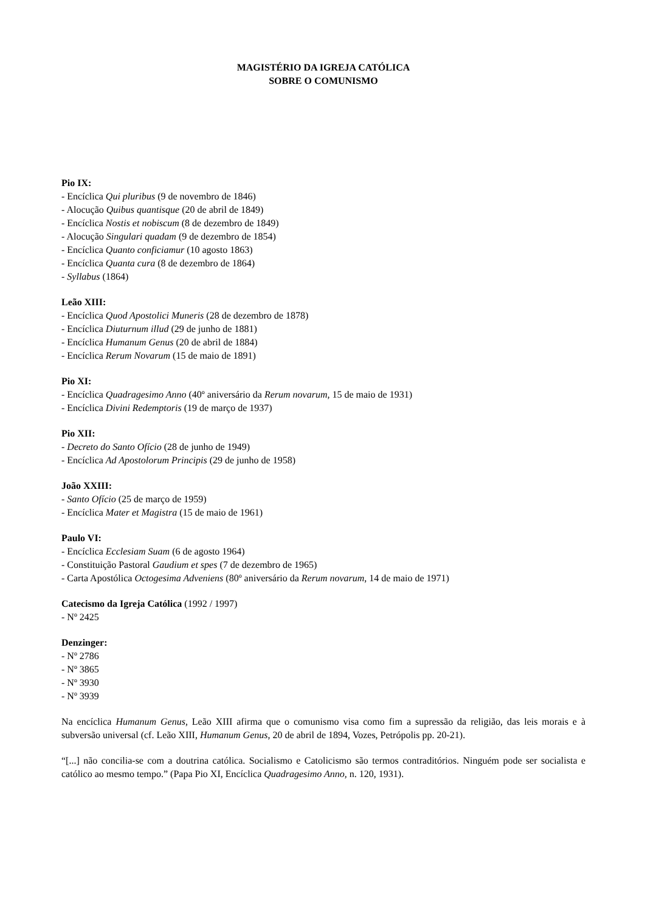MAGISTÉRIO DA IGREJA CATÓLICA
SOBRE O COMUNISMO
Pio IX:
- Encíclica Qui pluribus (9 de novembro de 1846)
- Alocução Quibus quantisque (20 de abril de 1849)
- Encíclica Nostis et nobiscum (8 de dezembro de 1849)
- Alocução Singulari quadam (9 de dezembro de 1854)
- Encíclica Quanto conficiamur (10 agosto 1863)
- Encíclica Quanta cura (8 de dezembro de 1864)
- Syllabus (1864)
Leão XIII:
- Encíclica Quod Apostolici Muneris (28 de dezembro de 1878)
- Encíclica Diuturnum illud (29 de junho de 1881)
- Encíclica Humanum Genus (20 de abril de 1884)
- Encíclica Rerum Novarum (15 de maio de 1891)
Pio XI:
- Encíclica Quadragesimo Anno (40º aniversário da Rerum novarum, 15 de maio de 1931)
- Encíclica Divini Redemptoris (19 de março de 1937)
Pio XII:
- Decreto do Santo Ofício (28 de junho de 1949)
- Encíclica Ad Apostolorum Principis (29 de junho de 1958)
João XXIII:
- Santo Ofício (25 de março de 1959)
- Encíclica Mater et Magistra (15 de maio de 1961)
Paulo VI:
- Encíclica Ecclesiam Suam (6 de agosto 1964)
- Constituição Pastoral Gaudium et spes (7 de dezembro de 1965)
- Carta Apostólica Octogesima Adveniens (80º aniversário da Rerum novarum, 14 de maio de 1971)
Catecismo da Igreja Católica (1992 / 1997)
- Nº 2425
Denzinger:
- Nº 2786
- Nº 3865
- Nº 3930
- Nº 3939
Na encíclica Humanum Genus, Leão XIII afirma que o comunismo visa como fim a supressão da religião, das leis morais e à subversão universal (cf. Leão XIII, Humanum Genus, 20 de abril de 1894, Vozes, Petrópolis pp. 20-21).
“[...] não concilia-se com a doutrina católica. Socialismo e Catolicismo são termos contraditórios. Ninguém pode ser socialista e católico ao mesmo tempo.” (Papa Pio XI, Encíclica Quadragesimo Anno, n. 120, 1931).